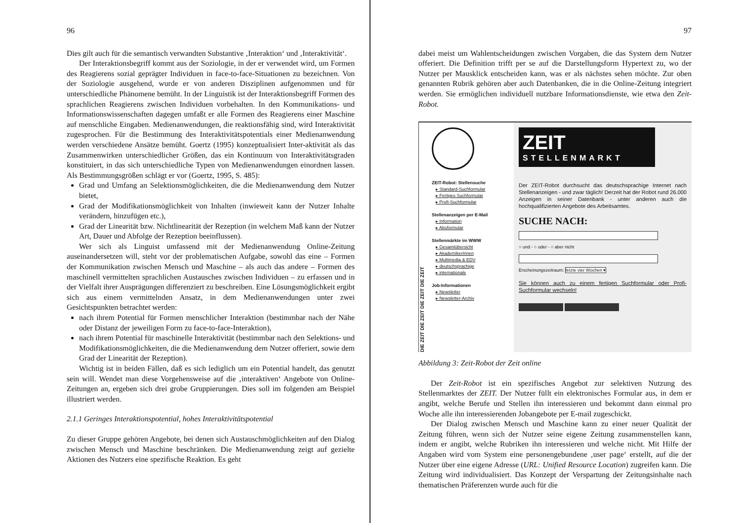96
Dies gilt auch für die semantisch verwandten Substantive ‚Interaktion‘ und ‚Interaktivität‘.
Der Interaktionsbegriff kommt aus der Soziologie, in der er verwendet wird, um Formen des Reagierens sozial geprägter Individuen in face-to-face-Situationen zu bezeichnen. Von der Soziologie ausgehend, wurde er von anderen Disziplinen aufgenommen und für unterschiedliche Phänomene bemüht. In der Linguistik ist der Interaktionsbegriff Formen des sprachlichen Reagierens zwischen Individuen vorbehalten. In den Kommunikations- und Informationswissenschaften dagegen umfaßt er alle Formen des Reagierens einer Maschine auf menschliche Eingaben. Medienanwendungen, die reaktionsfähig sind, wird Interaktivität zugesprochen. Für die Bestimmung des Interaktivitätspotentials einer Medienanwendung werden verschiedene Ansätze bemüht. Goertz (1995) konzeptualisiert Inter-aktivität als das Zusammenwirken unterschiedlicher Größen, das ein Kontinuum von Interaktivitätsgraden konstituiert, in das sich unterschiedliche Typen von Medienanwendungen einordnen lassen. Als Bestimmungsgrößen schlägt er vor (Goertz, 1995, S. 485):
Grad und Umfang an Selektionsmöglichkeiten, die die Medienanwendung dem Nutzer bietet,
Grad der Modifikationsmöglichkeit von Inhalten (inwieweit kann der Nutzer Inhalte verändern, hinzufügen etc.),
Grad der Linearität bzw. Nichtlinearität der Rezeption (in welchem Maß kann der Nutzer Art, Dauer und Abfolge der Rezeption beeinflussen).
Wer sich als Linguist umfassend mit der Medienanwendung Online-Zeitung auseinandersetzen will, steht vor der problematischen Aufgabe, sowohl das eine – Formen der Kommunikation zwischen Mensch und Maschine – als auch das andere – Formen des maschinell vermittelten sprachlichen Austausches zwischen Individuen – zu erfassen und in der Vielfalt ihrer Ausprägungen differenziert zu beschreiben. Eine Lösungsmöglichkeit ergibt sich aus einem vermittelnden Ansatz, in dem Medienanwendungen unter zwei Gesichtspunkten betrachtet werden:
nach ihrem Potential für Formen menschlicher Interaktion (bestimmbar nach der Nähe oder Distanz der jeweiligen Form zu face-to-face-Interaktion),
nach ihrem Potential für maschinelle Interaktivität (bestimmbar nach den Selektions- und Modifikationsmöglichkeiten, die die Medienanwendung dem Nutzer offeriert, sowie dem Grad der Linearität der Rezeption).
Wichtig ist in beiden Fällen, daß es sich lediglich um ein Potential handelt, das genutzt sein will. Wendet man diese Vorgehensweise auf die ‚interaktiven‘ Angebote von Online-Zeitungen an, ergeben sich drei grobe Gruppierungen. Dies soll im folgenden am Beispiel illustriert werden.
2.1.1 Geringes Interaktionspotential, hohes Interaktivitätspotential
Zu dieser Gruppe gehören Angebote, bei denen sich Austauschmöglichkeiten auf den Dialog zwischen Mensch und Maschine beschränken. Die Medienanwendung zeigt auf gezielte Aktionen des Nutzers eine spezifische Reaktion. Es geht
97
dabei meist um Wahlentscheidungen zwischen Vorgaben, die das System dem Nutzer offeriert. Die Definition trifft per se auf die Darstellungsform Hypertext zu, wo der Nutzer per Mausklick entscheiden kann, was er als nächstes sehen möchte. Zur oben genannten Rubrik gehören aber auch Datenbanken, die in die Online-Zeitung integriert werden. Sie ermöglichen individuell nutzbare Informationsdienste, wie etwa den Zeit-Robot.
DIE ZEIT DIE ZEIT DIE ZEIT DIE ZEIT
ZEIT-Robot: Stellensuche
▸ Standard-Suchformular
▸ Fertiges Suchformular
▸ Profi-Suchformular
Stellenanzeigen per E-Mail
▸ Information
▸ Aboformular
Stellenmärkte im WWW
▸ Gesamtübersicht
▸ AkademikerInnen
▸ Multimedia & EDV
▸ deutschsprachige
▸ internationale
Job-Informationen
▸ Newsletter
▸ Newsletter-Archiv
ZEIT
STELLENMARKT
Der ZEIT-Robot durchsucht das deutschsprachige Internet nach Stellenanzeigen - und zwar täglich! Derzeit hat der Robot rund 26.000 Anzeigen in seiner Datenbank - unter anderen auch die hochqualifizierten Angebote des Arbeitsamtes.
SUCHE NACH:
○ und - ○ oder - ○ aber nicht
Erscheinungszeitraum: letzte vier Wochen ▾
Sie können auch zu einem fertigen Suchformular oder Profi-Suchformular wechseln!
Abbildung 3: Zeit-Robot der Zeit online
Der Zeit-Robot ist ein spezifisches Angebot zur selektiven Nutzung des Stellenmarktes der ZEIT. Der Nutzer füllt ein elektronisches Formular aus, in dem er angibt, welche Berufe und Stellen ihn interessieren und bekommt dann einmal pro Woche alle ihn interessierenden Jobangebote per E-mail zugeschickt.
Der Dialog zwischen Mensch und Maschine kann zu einer neuer Qualität der Zeitung führen, wenn sich der Nutzer seine eigene Zeitung zusammenstellen kann, indem er angibt, welche Rubriken ihn interessieren und welche nicht. Mit Hilfe der Angaben wird vom System eine personengebundene ‚user page‘ erstellt, auf die der Nutzer über eine eigene Adresse (URL: Unified Resource Location) zugreifen kann. Die Zeitung wird individualisiert. Das Konzept der Verspartung der Zeitungsinhalte nach thematischen Präferenzen wurde auch für die